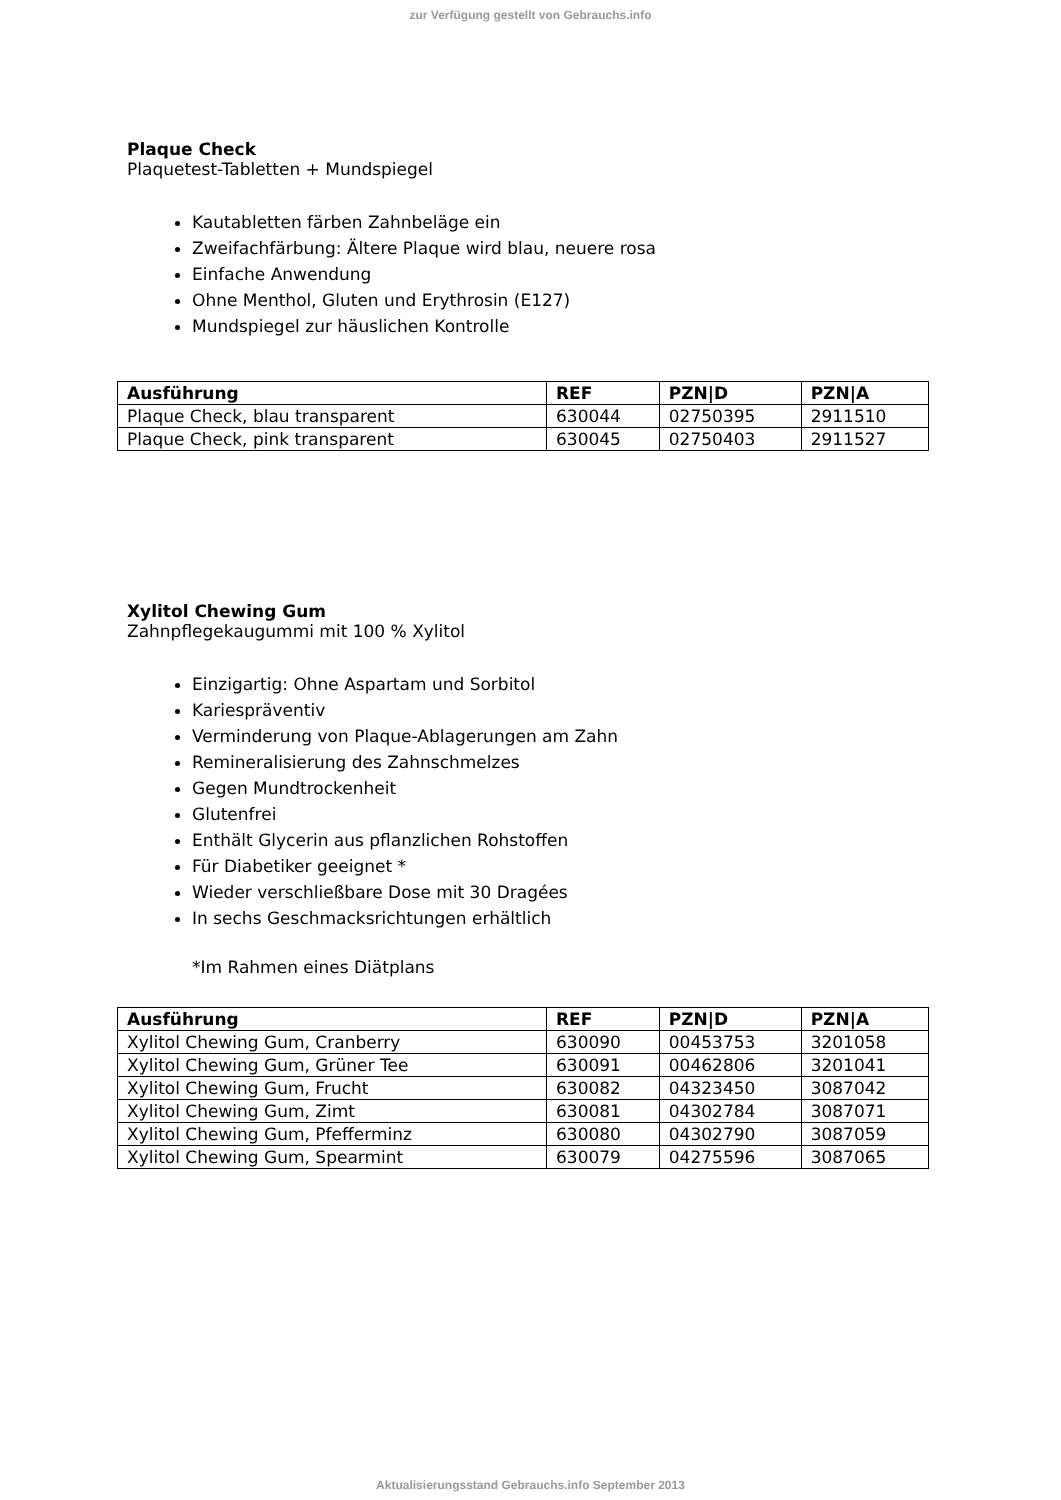zur Verfügung gestellt von Gebrauchs.info
Plaque Check
Plaquetest-Tabletten + Mundspiegel
Kautabletten färben Zahnbeläge ein
Zweifachfärbung: Ältere Plaque wird blau, neuere rosa
Einfache Anwendung
Ohne Menthol, Gluten und Erythrosin (E127)
Mundspiegel zur häuslichen Kontrolle
| Ausführung | REF | PZN/D | PZN/A |
| --- | --- | --- | --- |
| Plaque Check, blau transparent | 630044 | 02750395 | 2911510 |
| Plaque Check, pink transparent | 630045 | 02750403 | 2911527 |
Xylitol Chewing Gum
Zahnpflegekaugummi mit 100 % Xylitol
Einzigartig: Ohne Aspartam und Sorbitol
Kariespräventiv
Verminderung von Plaque-Ablagerungen am Zahn
Remineralisierung des Zahnschmelzes
Gegen Mundtrockenheit
Glutenfrei
Enthält Glycerin aus pflanzlichen Rohstoffen
Für Diabetiker geeignet *
Wieder verschließbare Dose mit 30 Dragées
In sechs Geschmacksrichtungen erhältlich
*Im Rahmen eines Diätplans
| Ausführung | REF | PZN/D | PZN/A |
| --- | --- | --- | --- |
| Xylitol Chewing Gum, Cranberry | 630090 | 00453753 | 3201058 |
| Xylitol Chewing Gum, Grüner Tee | 630091 | 00462806 | 3201041 |
| Xylitol Chewing Gum, Frucht | 630082 | 04323450 | 3087042 |
| Xylitol Chewing Gum, Zimt | 630081 | 04302784 | 3087071 |
| Xylitol Chewing Gum, Pfefferminz | 630080 | 04302790 | 3087059 |
| Xylitol Chewing Gum, Spearmint | 630079 | 04275596 | 3087065 |
Aktualisierungsstand Gebrauchs.info September 2013